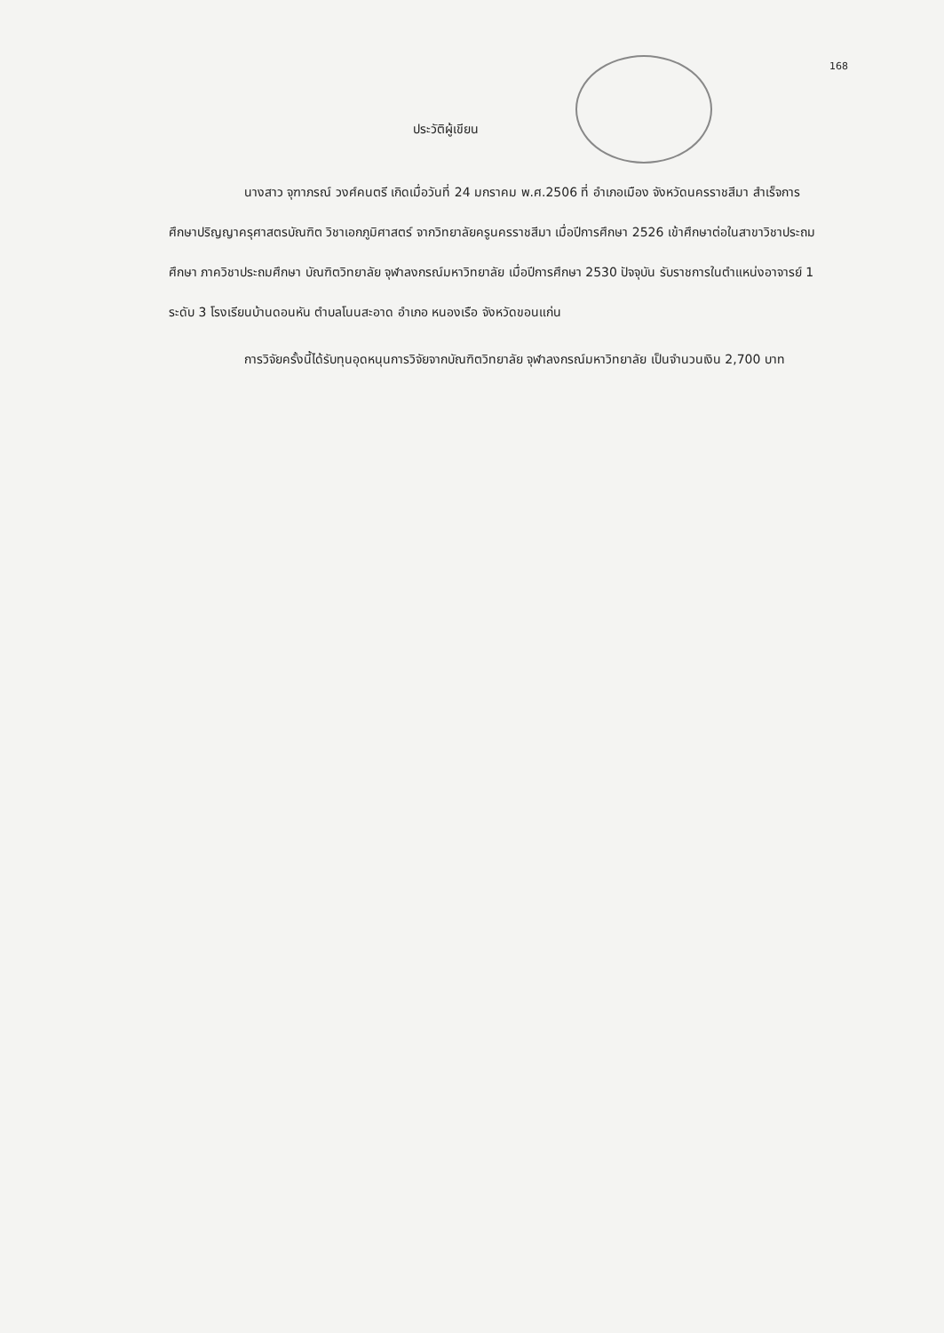168
ประวัติผู้เขียน
นางสาว จุฑาภรณ์ วงศ์คนตรี เกิดเมื่อวันที่ 24 มกราคม พ.ศ.2506 ที่ อำเภอเมือง จังหวัดนครราชสีมา สำเร็จการศึกษาปริญญาครุศาสตรบัณฑิต วิชาเอกภูมิศาสตร์ จากวิทยาลัยครูนครราชสีมา เมื่อปีการศึกษา 2526 เข้าศึกษาต่อในสาขาวิชาประถมศึกษา ภาควิชาประถมศึกษา บัณฑิตวิทยาลัย จุฬาลงกรณ์มหาวิทยาลัย เมื่อปีการศึกษา 2530 ปัจจุบัน รับราชการในตำแหน่งอาจารย์ 1 ระดับ 3 โรงเรียนบ้านดอนหัน ตำบลโนนสะอาด อำเภอ หนองเรือ จังหวัดขอนแก่น
การวิจัยครั้งนี้ได้รับทุนอุดหนุนการวิจัยจากบัณฑิตวิทยาลัย จุฬาลงกรณ์มหาวิทยาลัย เป็นจำนวนเงิน 2,700 บาท